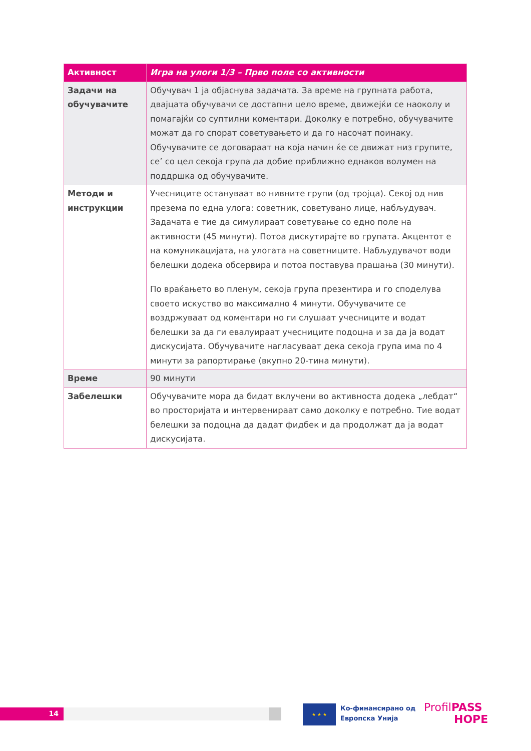| Активност | Игра на улоги 1/3 – Прво поле со активности |
| --- | --- |
| Задачи на обучувачите | Обучувач 1 ја објаснува задачата. За време на групната работа, двајцата обучувачи се достапни цело време, движејќи се наоколу и помагајќи со суптилни коментари. Доколку е потребно, обучувачите можат да го спорат советувањето и да го насочат поинаку. Обучувачите се договараат на која начин ќе се движат низ групите, се’ со цел секоја група да добие приближно еднаков волумен на поддршка од обучувачите. |
| Методи и инструкции | Учесниците остануваат во нивните групи (од тројца). Секој од нив презема по една улога: советник, советувано лице, набљудувач. Задачата е тие да симулираат советување со едно поле на активности (45 минути). Потоа дискутирајте во групата. Акцентот е на комуникацијата, на улогата на советниците. Набљудувачот води белешки додека обсервира и потоа поставува прашања (30 минути). По враќањето во пленум, секоја група презентира и го споделува своето искуство во максимално 4 минути. Обучувачите се воздржуваат од коментари но ги слушаат учесниците и водат белешки за да ги евалуираат учесниците подоцна и за да ја водат дискусијата. Обучувачите нагласуваат дека секоја група има по 4 минути за рапортирање (вкупно 20-тина минути). |
| Време | 90 минути |
| Забелешки | Обучувачите мора да бидат вклучени во активноста додека „лебдат“ во просторијата и интервенираат само доколку е потребно. Тие водат белешки за подоцна да дадат фидбек и да продолжат да ја водат дискусијата. |
14
★ ★ ★
Ко-финансирано од
Европска Унија
ProfilPASS
HOPE